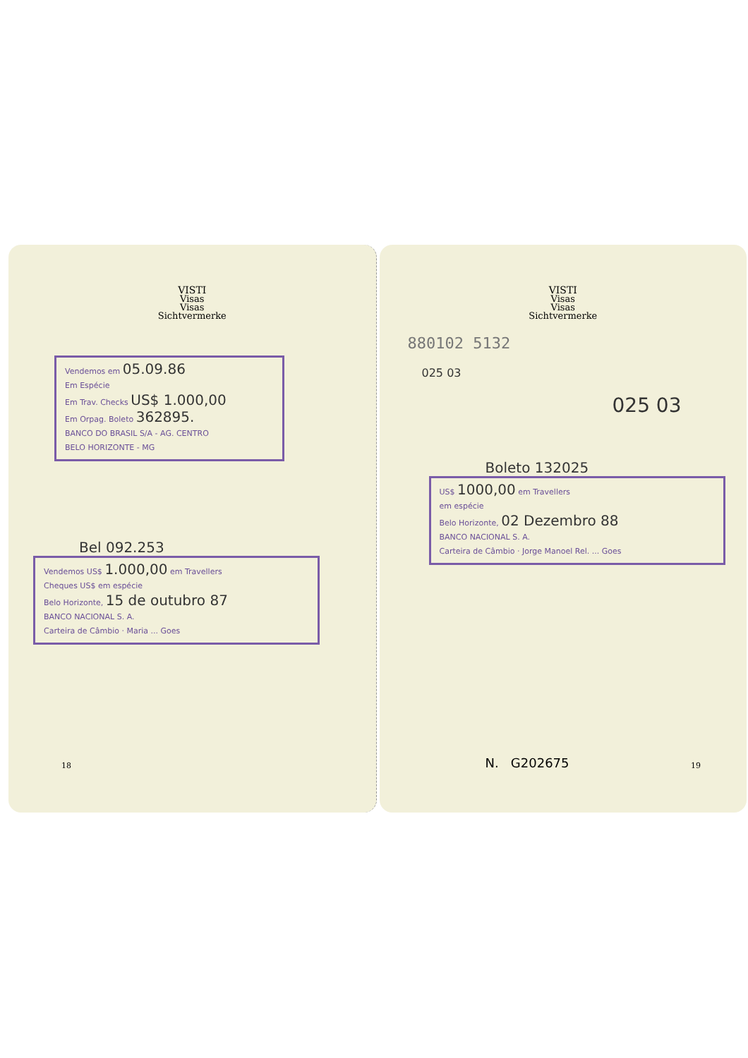VISTI
Visas
Visas
Sichtvermerke
Vendemos em 05.09.86
Em Espécie
Em Trav. Checks US$ 1.000,00
Em Orpag. Boleto 362895.
BANCO DO BRASIL S/A - AG. CENTRO
BELO HORIZONTE - MG
Bel 092.253
Vendemos US$ 1.000,00 em Travellers
Cheques US$ em espécie
Belo Horizonte, 15 de outubro 87
BANCO NACIONAL S. A.
Carteira de Câmbio · Maria ... Goes
18
VISTI
Visas
Visas
Sichtvermerke
880102 5132
025 03
025 03
Boleto 132025
US$ 1000,00 em Travellers
em espécie
Belo Horizonte, 02 Dezembro 88
BANCO NACIONAL S. A.
Carteira de Câmbio · Jorge Manoel Rel. ... Goes
N. G202675 19